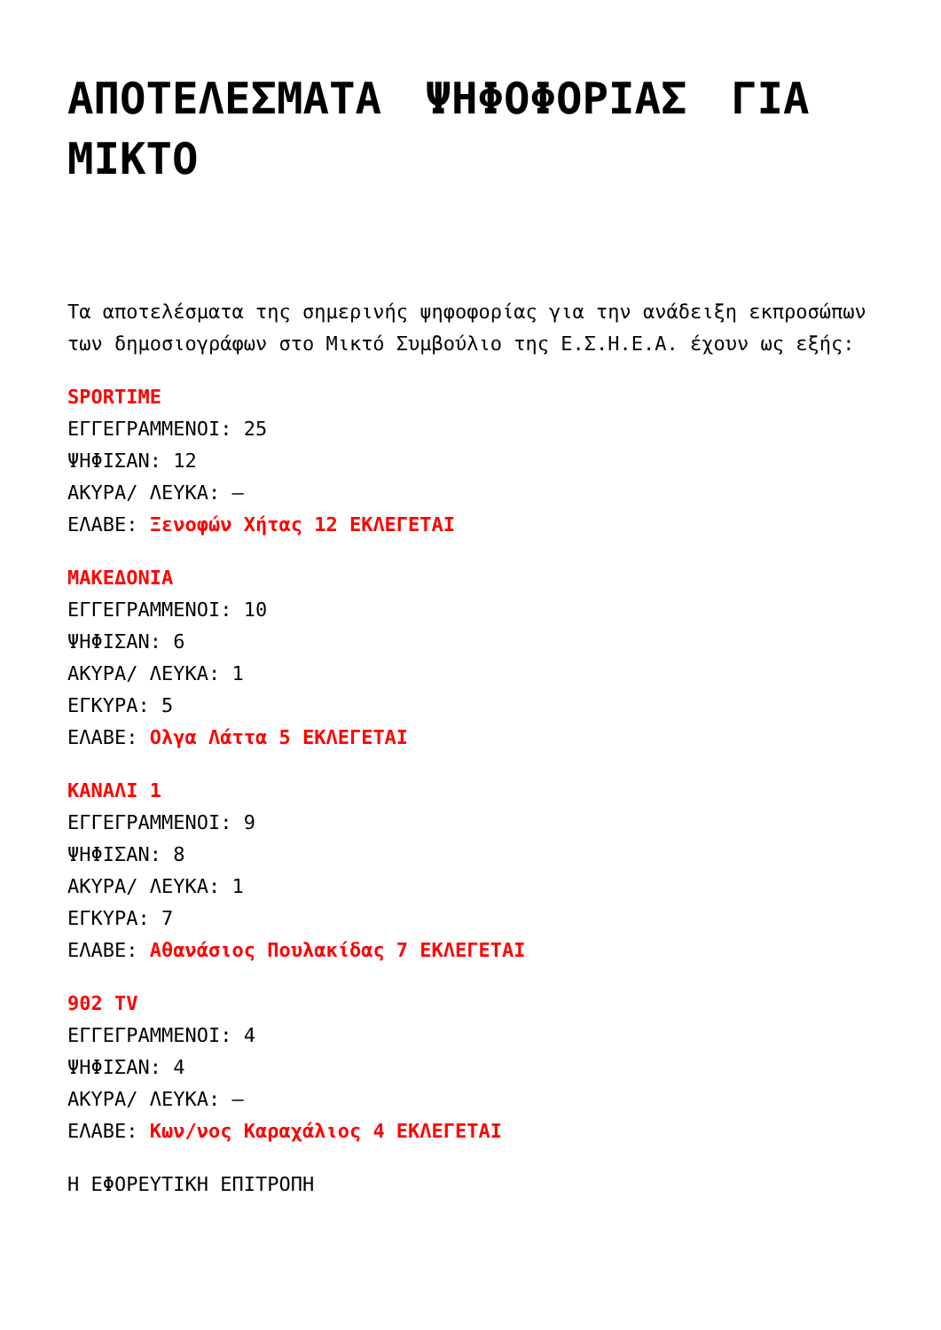ΑΠΟΤΕΛΕΣΜΑΤΑ ΨΗΦΟΦΟΡΙΑΣ ΓΙΑ ΜΙΚΤΟ
Τα αποτελέσματα της σημερινής ψηφοφορίας για την ανάδειξη εκπροσώπων των δημοσιογράφων στο Μικτό Συμβούλιο της Ε.Σ.Η.Ε.Α. έχουν ως εξής:
SPORTIME
ΕΓΓΕΓΡΑΜΜΕΝΟΙ: 25
ΨΗΦΙΣΑΝ: 12
ΑΚΥΡΑ/ ΛΕΥΚΑ: –
ΕΛΑΒΕ: Ξενοφών Χήτας 12 ΕΚΛΕΓΕΤΑΙ
ΜΑΚΕΔΟΝΙΑ
ΕΓΓΕΓΡΑΜΜΕΝΟΙ: 10
ΨΗΦΙΣΑΝ: 6
ΑΚΥΡΑ/ ΛΕΥΚΑ: 1
ΕΓΚΥΡΑ: 5
ΕΛΑΒΕ: Ολγα Λάττα 5 ΕΚΛΕΓΕΤΑΙ
ΚΑΝΑΛΙ 1
ΕΓΓΕΓΡΑΜΜΕΝΟΙ: 9
ΨΗΦΙΣΑΝ: 8
ΑΚΥΡΑ/ ΛΕΥΚΑ: 1
ΕΓΚΥΡΑ: 7
ΕΛΑΒΕ: Αθανάσιος Πουλακίδας 7 ΕΚΛΕΓΕΤΑΙ
902 TV
ΕΓΓΕΓΡΑΜΜΕΝΟΙ: 4
ΨΗΦΙΣΑΝ: 4
ΑΚΥΡΑ/ ΛΕΥΚΑ: –
ΕΛΑΒΕ: Κων/νος Καραχάλιος 4 ΕΚΛΕΓΕΤΑΙ
Η ΕΦΟΡΕΥΤΙΚΗ ΕΠΙΤΡΟΠΗ